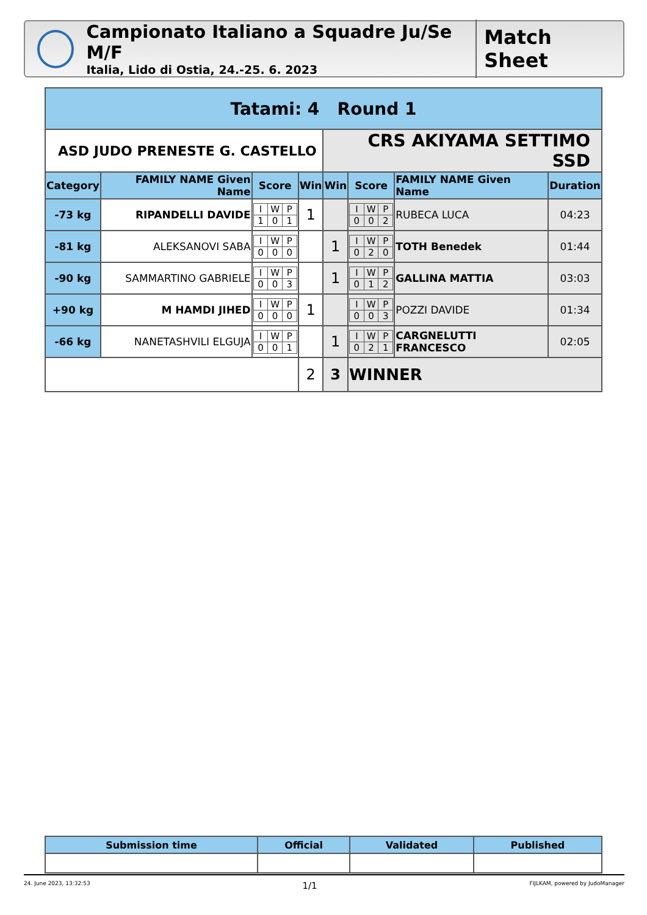Campionato Italiano a Squadre Ju/Se M/F
Italia, Lido di Ostia, 24.-25. 6. 2023
Match Sheet
| Tatami: 4 Round 1 | | | | | | | |
| --- | --- | --- | --- | --- | --- | --- | --- |
| ASD JUDO PRENESTE G. CASTELLO | | | | CRS AKIYAMA SETTIMO SSD | | | |
| Category | FAMILY NAME Given Name | Score | Win | Win | Score | FAMILY NAME Given Name | Duration |
| -73 kg | RIPANDELLI DAVIDE | / I / W / P / / 1 / 0 / 1 / | 1 | | / I / W / P / / 0 / 0 / 2 / | RUBECA LUCA | 04:23 |
| -81 kg | ALEKSANOVI SABA | / I / W / P / / 0 / 0 / 0 / | | 1 | / I / W / P / / 0 / 2 / 0 / | TOTH Benedek | 01:44 |
| -90 kg | SAMMARTINO GABRIELE | / I / W / P / / 0 / 0 / 3 / | | 1 | / I / W / P / / 0 / 1 / 2 / | GALLINA MATTIA | 03:03 |
| +90 kg | M HAMDI JIHED | / I / W / P / / 0 / 0 / 0 / | 1 | | / I / W / P / / 0 / 0 / 3 / | POZZI DAVIDE | 01:34 |
| -66 kg | NANETASHVILI ELGUJA | / I / W / P / / 0 / 0 / 1 / | | 1 | / I / W / P / / 0 / 2 / 1 / | CARGNELUTTI FRANCESCO | 02:05 |
| | | | 2 | 3 | WINNER | | |
| Submission time | Official | Validated | Published |
| --- | --- | --- | --- |
24. June 2023, 13:32:53 1/1 FIJLKAM, powered by JudoManager